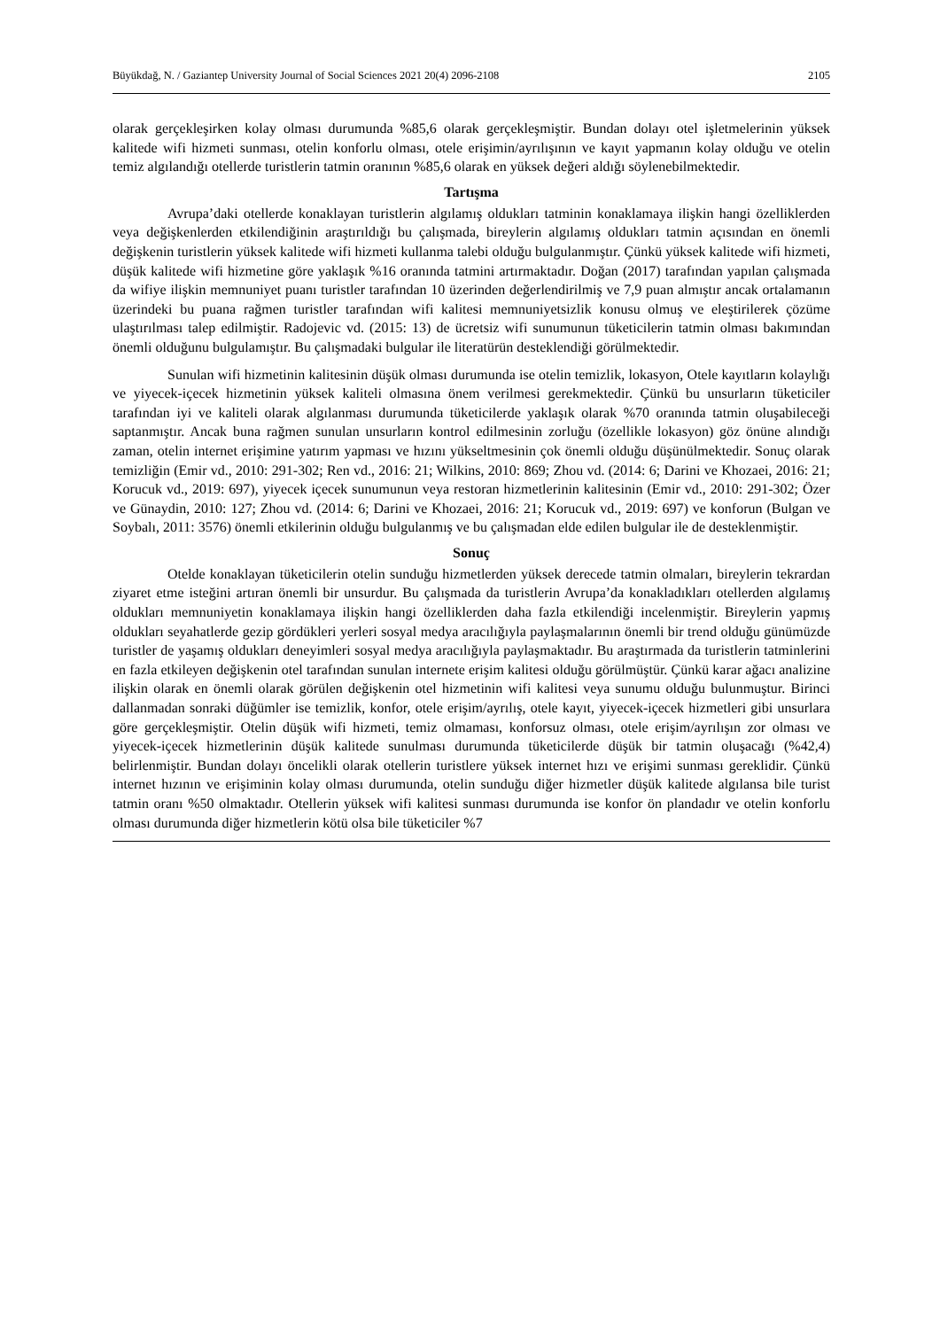Büyükdağ, N. / Gaziantep University Journal of Social Sciences 2021 20(4) 2096-2108 2105
olarak gerçekleşirken kolay olması durumunda %85,6 olarak gerçekleşmiştir. Bundan dolayı otel işletmelerinin yüksek kalitede wifi hizmeti sunması, otelin konforlu olması, otele erişimin/ayrılışının ve kayıt yapmanın kolay olduğu ve otelin temiz algılandığı otellerde turistlerin tatmin oranının %85,6 olarak en yüksek değeri aldığı söylenebilmektedir.
Tartışma
Avrupa’daki otellerde konaklayan turistlerin algılamış oldukları tatminin konaklamaya ilişkin hangi özelliklerden veya değişkenlerden etkilendiğinin araştırıldığı bu çalışmada, bireylerin algılamış oldukları tatmin açısından en önemli değişkenin turistlerin yüksek kalitede wifi hizmeti kullanma talebi olduğu bulgulanmıştır. Çünkü yüksek kalitede wifi hizmeti, düşük kalitede wifi hizmetine göre yaklaşık %16 oranında tatmini artırmaktadır. Doğan (2017) tarafından yapılan çalışmada da wifiye ilişkin memnuniyet puanı turistler tarafından 10 üzerinden değerlendirilmiş ve 7,9 puan almıştır ancak ortalamanın üzerindeki bu puana rağmen turistler tarafından wifi kalitesi memnuniyetsizlik konusu olmuş ve eleştirilerek çözüme ulaştırılması talep edilmiştir. Radojevic vd. (2015: 13) de ücretsiz wifi sunumunun tüketicilerin tatmin olması bakımından önemli olduğunu bulgulamıştır. Bu çalışmadaki bulgular ile literatürün desteklendiği görülmektedir.
Sunulan wifi hizmetinin kalitesinin düşük olması durumunda ise otelin temizlik, lokasyon, Otele kayıtların kolaylığı ve yiyecek-içecek hizmetinin yüksek kaliteli olmasına önem verilmesi gerekmektedir. Çünkü bu unsurların tüketiciler tarafından iyi ve kaliteli olarak algılanması durumunda tüketicilerde yaklaşık olarak %70 oranında tatmin oluşabileceği saptanmıştır. Ancak buna rağmen sunulan unsurların kontrol edilmesinin zorluğu (özellikle lokasyon) göz önüne alındığı zaman, otelin internet erişimine yatırım yapması ve hızını yükseltmesinin çok önemli olduğu düşünülmektedir. Sonuç olarak temizliğin (Emir vd., 2010: 291-302; Ren vd., 2016: 21; Wilkins, 2010: 869; Zhou vd. (2014: 6; Darini ve Khozaei, 2016: 21; Korucuk vd., 2019: 697), yiyecek içecek sunumunun veya restoran hizmetlerinin kalitesinin (Emir vd., 2010: 291-302; Özer ve Günaydin, 2010: 127; Zhou vd. (2014: 6; Darini ve Khozaei, 2016: 21; Korucuk vd., 2019: 697) ve konforun (Bulgan ve Soybalı, 2011: 3576) önemli etkilerinin olduğu bulgulanmış ve bu çalışmadan elde edilen bulgular ile de desteklenmiştir.
Sonuç
Otelde konaklayan tüketicilerin otelin sunduğu hizmetlerden yüksek derecede tatmin olmaları, bireylerin tekrardan ziyaret etme isteğini artıran önemli bir unsurdur. Bu çalışmada da turistlerin Avrupa’da konakladıkları otellerden algılamış oldukları memnuniyetin konaklamaya ilişkin hangi özelliklerden daha fazla etkilendiği incelenmiştir. Bireylerin yapmış oldukları seyahatlerde gezip gördükleri yerleri sosyal medya aracılığıyla paylaşmalarının önemli bir trend olduğu günümüzde turistler de yaşamış oldukları deneyimleri sosyal medya aracılığıyla paylaşmaktadır. Bu araştırmada da turistlerin tatminlerini en fazla etkileyen değişkenin otel tarafından sunulan internete erişim kalitesi olduğu görülmüştür. Çünkü karar ağacı analizine ilişkin olarak en önemli olarak görülen değişkenin otel hizmetinin wifi kalitesi veya sunumu olduğu bulunmuştur. Birinci dallanmadan sonraki düğümler ise temizlik, konfor, otele erişim/ayrılış, otele kayıt, yiyecek-içecek hizmetleri gibi unsurlara göre gerçekleşmiştir. Otelin düşük wifi hizmeti, temiz olmaması, konforsuz olması, otele erişim/ayrılışın zor olması ve yiyecek-içecek hizmetlerinin düşük kalitede sunulması durumunda tüketicilerde düşük bir tatmin oluşacağı (%42,4) belirlenmiştir. Bundan dolayı öncelikli olarak otellerin turistlere yüksek internet hızı ve erişimi sunması gereklidir. Çünkü internet hızının ve erişiminin kolay olması durumunda, otelin sunduğu diğer hizmetler düşük kalitede algılansa bile turist tatmin oranı %50 olmaktadır. Otellerin yüksek wifi kalitesi sunması durumunda ise konfor ön plandadır ve otelin konforlu olması durumunda diğer hizmetlerin kötü olsa bile tüketiciler %7